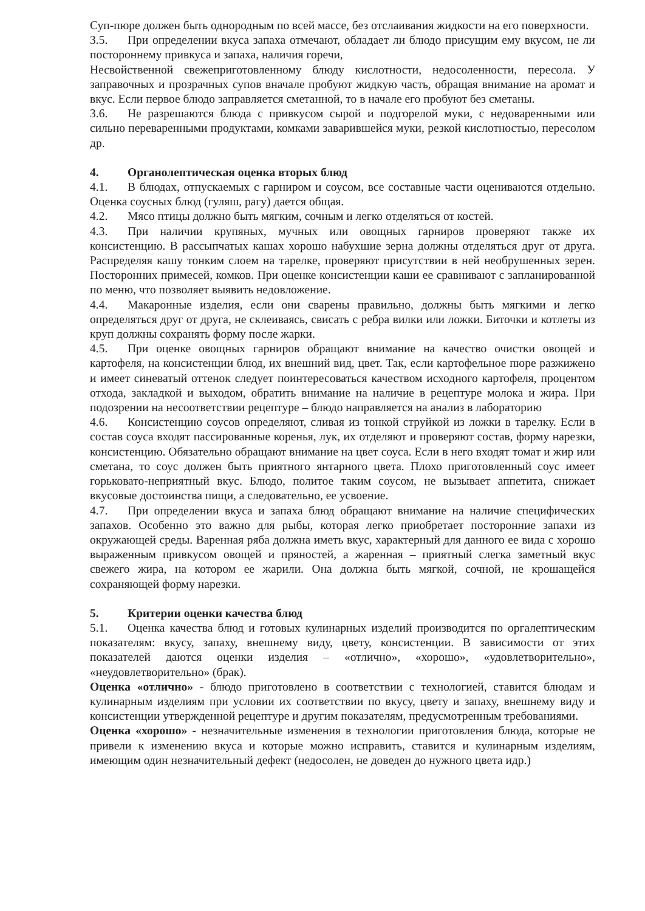Суп-пюре должен быть однородным по всей массе, без отслаивания жидкости на его поверхности.
3.5. При определении вкуса запаха отмечают, обладает ли блюдо присущим ему вкусом, не ли постороннему привкуса и запаха, наличия горечи,
Несвойственной свежеприготовленному блюду кислотности, недосоленности, пересола. У заправочных и прозрачных супов вначале пробуют жидкую часть, обращая внимание на аромат и вкус. Если первое блюдо заправляется сметанной, то в начале его пробуют без сметаны.
3.6. Не разрешаются блюда с привкусом сырой и подгорелой муки, с недоваренными или сильно переваренными продуктами, комками заварившейся муки, резкой кислотностью, пересолом др.
4. Органолептическая оценка вторых блюд
4.1. В блюдах, отпускаемых с гарниром и соусом, все составные части оцениваются отдельно. Оценка соусных блюд (гуляш, рагу) дается общая.
4.2. Мясо птицы должно быть мягким, сочным и легко отделяться от костей.
4.3. При наличии крупяных, мучных или овощных гарниров проверяют также их консистенцию. В рассыпчатых кашах хорошо набухшие зерна должны отделяться друг от друга. Распределяя кашу тонким слоем на тарелке, проверяют присутствии в ней необрушенных зерен. Посторонних примесей, комков. При оценке консистенции каши ее сравнивают с запланированной по меню, что позволяет выявить недовложение.
4.4. Макаронные изделия, если они сварены правильно, должны быть мягкими и легко определяться друг от друга, не склеиваясь, свисать с ребра вилки или ложки. Биточки и котлеты из круп должны сохранять форму после жарки.
4.5. При оценке овощных гарниров обращают внимание на качество очистки овощей и картофеля, на консистенции блюд, их внешний вид, цвет. Так, если картофельное пюре разжижено и имеет синеватый оттенок следует поинтересоваться качеством исходного картофеля, процентом отхода, закладкой и выходом, обратить внимание на наличие в рецептуре молока и жира. При подозрении на несоответствии рецептуре – блюдо направляется на анализ в лабораторию
4.6. Консистенцию соусов определяют, сливая из тонкой струйкой из ложки в тарелку. Если в состав соуса входят пассированные коренья, лук, их отделяют и проверяют состав, форму нарезки, консистенцию. Обязательно обращают внимание на цвет соуса. Если в него входят томат и жир или сметана, то соус должен быть приятного янтарного цвета. Плохо приготовленный соус имеет горьковато-неприятный вкус. Блюдо, политое таким соусом, не вызывает аппетита, снижает вкусовые достоинства пищи, а следовательно, ее усвоение.
4.7. При определении вкуса и запаха блюд обращают внимание на наличие специфических запахов. Особенно это важно для рыбы, которая легко приобретает посторонние запахи из окружающей среды. Варенная ряба должна иметь вкус, характерный для данного ее вида с хорошо выраженным привкусом овощей и пряностей, а жаренная – приятный слегка заметный вкус свежего жира, на котором ее жарили. Она должна быть мягкой, сочной, не крошащейся сохраняющей форму нарезки.
5. Критерии оценки качества блюд
5.1. Оценка качества блюд и готовых кулинарных изделий производится по оргалептическим показателям: вкусу, запаху, внешнему виду, цвету, консистенции. В зависимости от этих показателей даются оценки изделия – «отлично», «хорошо», «удовлетворительно», «неудовлетворительно» (брак).
Оценка «отлично» - блюдо приготовлено в соответствии с технологией, ставится блюдам и кулинарным изделиям при условии их соответствии по вкусу, цвету и запаху, внешнему виду и консистенции утвержденной рецептуре и другим показателям, предусмотренным требованиями.
Оценка «хорошо» - незначительные изменения в технологии приготовления блюда, которые не привели к изменению вкуса и которые можно исправить, ставится и кулинарным изделиям, имеющим один незначительный дефект (недосолен, не доведен до нужного цвета идр.)